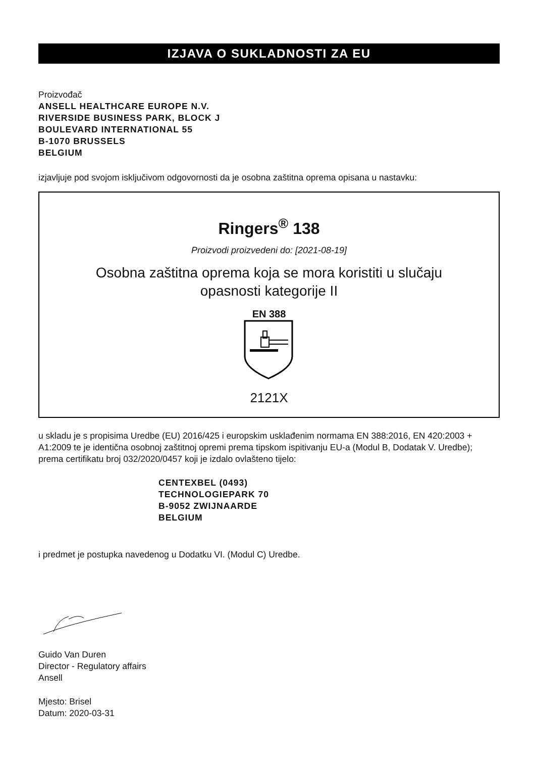IZJAVA O SUKLADNOSTI ZA EU
Proizvođač
ANSELL HEALTHCARE EUROPE N.V.
RIVERSIDE BUSINESS PARK, BLOCK J
BOULEVARD INTERNATIONAL 55
B-1070 BRUSSELS
BELGIUM
izjavljuje pod svojom isključivom odgovornosti da je osobna zaštitna oprema opisana u nastavku:
Ringers<sup>®</sup> 138
Proizvodi proizvedeni do: [2021-08-19]
Osobna zaštitna oprema koja se mora koristiti u slučaju
opasnosti kategorije II
EN 388
2121X
u skladu je s propisima Uredbe (EU) 2016/425 i europskim usklađenim normama EN 388:2016, EN 420:2003 + A1:2009 te je identična osobnoj zaštitnoj opremi prema tipskom ispitivanju EU-a (Modul B, Dodatak V. Uredbe); prema certifikatu broj 032/2020/0457 koji je izdalo ovlašteno tijelo:
CENTEXBEL (0493)
TECHNOLOGIEPARK 70
B-9052 ZWIJNAARDE
BELGIUM
i predmet je postupka navedenog u Dodatku VI. (Modul C) Uredbe.
Guido Van Duren
Director - Regulatory affairs
Ansell
Mjesto: Brisel
Datum: 2020-03-31